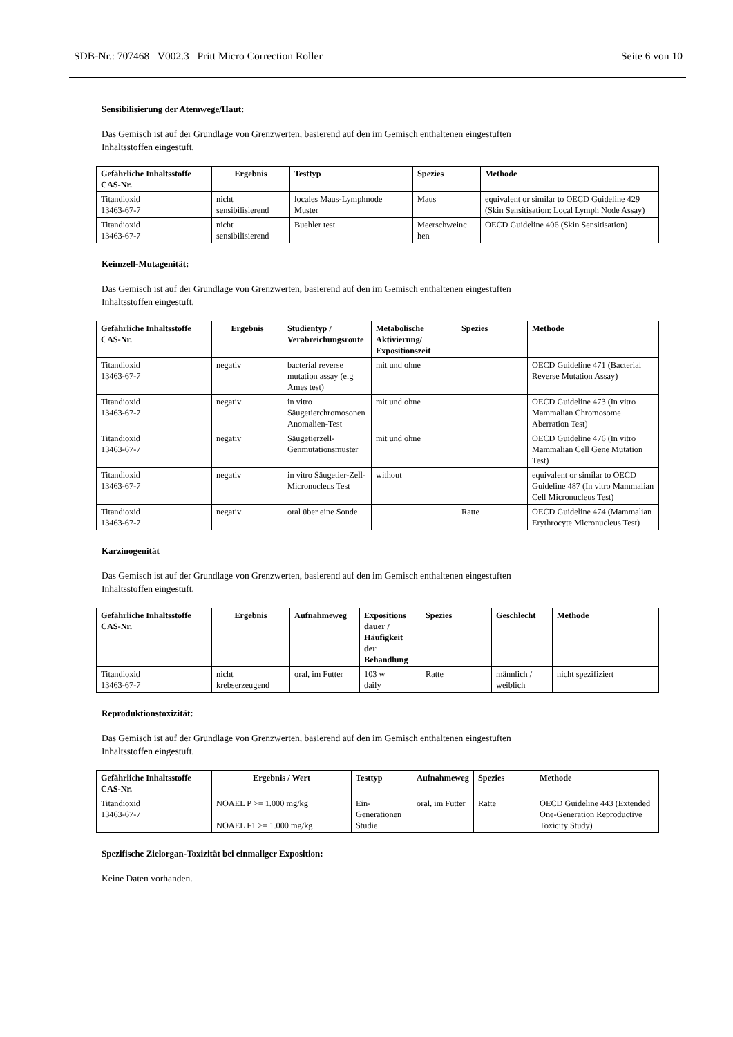SDB-Nr.: 707468 V002.3 Pritt Micro Correction Roller Seite 6 von 10
Sensibilisierung der Atemwege/Haut:
Das Gemisch ist auf der Grundlage von Grenzwerten, basierend auf den im Gemisch enthaltenen eingestuften
Inhaltsstoffen eingestuft.
| Gefährliche Inhaltsstoffe CAS-Nr. | Ergebnis | Testtyp | Spezies | Methode |
| --- | --- | --- | --- | --- |
| Titandioxid 13463-67-7 | nicht sensibilisierend | locales Maus-Lymphnode Muster | Maus | equivalent or similar to OECD Guideline 429 (Skin Sensitisation: Local Lymph Node Assay) |
| Titandioxid 13463-67-7 | nicht sensibilisierend | Buehler test | Meerschweinc hen | OECD Guideline 406 (Skin Sensitisation) |
Keimzell-Mutagenität:
Das Gemisch ist auf der Grundlage von Grenzwerten, basierend auf den im Gemisch enthaltenen eingestuften
Inhaltsstoffen eingestuft.
| Gefährliche Inhaltsstoffe CAS-Nr. | Ergebnis | Studientyp / Verabreichungsroute | Metabolische Aktivierung/ Expositionszeit | Spezies | Methode |
| --- | --- | --- | --- | --- | --- |
| Titandioxid 13463-67-7 | negativ | bacterial reverse mutation assay (e.g Ames test) | mit und ohne | | OECD Guideline 471 (Bacterial Reverse Mutation Assay) |
| Titandioxid 13463-67-7 | negativ | in vitro Säugetierchromosonen Anomalien-Test | mit und ohne | | OECD Guideline 473 (In vitro Mammalian Chromosome Aberration Test) |
| Titandioxid 13463-67-7 | negativ | Säugetierzell-Genmutationsmuster | mit und ohne | | OECD Guideline 476 (In vitro Mammalian Cell Gene Mutation Test) |
| Titandioxid 13463-67-7 | negativ | in vitro Säugetier-Zell-Micronucleus Test | without | | equivalent or similar to OECD Guideline 487 (In vitro Mammalian Cell Micronucleus Test) |
| Titandioxid 13463-67-7 | negativ | oral über eine Sonde | | Ratte | OECD Guideline 474 (Mammalian Erythrocyte Micronucleus Test) |
Karzinogenität
Das Gemisch ist auf der Grundlage von Grenzwerten, basierend auf den im Gemisch enthaltenen eingestuften
Inhaltsstoffen eingestuft.
| Gefährliche Inhaltsstoffe CAS-Nr. | Ergebnis | Aufnahmeweg | Expositions dauer / Häufigkeit der Behandlung | Spezies | Geschlecht | Methode |
| --- | --- | --- | --- | --- | --- | --- |
| Titandioxid 13463-67-7 | nicht krebserzeugend | oral, im Futter | 103 w daily | Ratte | männlich / weiblich | nicht spezifiziert |
Reproduktionstoxizität:
Das Gemisch ist auf der Grundlage von Grenzwerten, basierend auf den im Gemisch enthaltenen eingestuften
Inhaltsstoffen eingestuft.
| Gefährliche Inhaltsstoffe CAS-Nr. | Ergebnis / Wert | Testtyp | Aufnahmeweg | Spezies | Methode |
| --- | --- | --- | --- | --- | --- |
| Titandioxid 13463-67-7 | NOAEL P >= 1.000 mg/kg NOAEL F1 >= 1.000 mg/kg | Ein-Generationen Studie | oral, im Futter | Ratte | OECD Guideline 443 (Extended One-Generation Reproductive Toxicity Study) |
Spezifische Zielorgan-Toxizität bei einmaliger Exposition:
Keine Daten vorhanden.